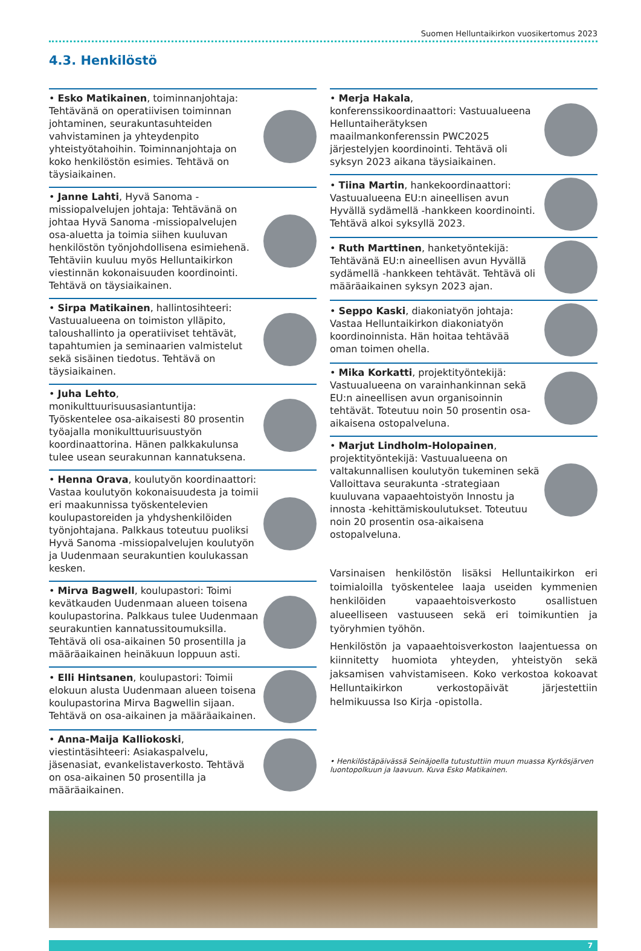Suomen Helluntaikirkon vuosikertomus 2023
4.3. Henkilöstö
• Esko Matikainen, toiminnanjohtaja: Tehtävänä on operatiivisen toiminnan johtaminen, seurakuntasuhteiden vahvistaminen ja yhteydenpito yhteistyötahoihin. Toiminnanjohtaja on koko henkilöstön esimies. Tehtävä on täysiaikainen.
• Janne Lahti, Hyvä Sanoma -missiopalvelujen johtaja: Tehtävänä on johtaa Hyvä Sanoma -missiopalvelujen osa-aluetta ja toimia siihen kuuluvan henkilöstön työnjohdollisena esimiehenä. Tehtäviin kuuluu myös Helluntaikirkon viestinnän kokonaisuuden koordinointi. Tehtävä on täysiaikainen.
• Sirpa Matikainen, hallintosihteeri: Vastuualueena on toimiston ylläpito, taloushallinto ja operatiiviset tehtävät, tapahtumien ja seminaarien valmistelut sekä sisäinen tiedotus. Tehtävä on täysiaikainen.
• Juha Lehto, monikulttuurisuusasiantuntija: Työskentelee osa-aikaisesti 80 prosentin työajalla monikulttuurisuustyön koordinaattorina. Hänen palkkakulunsa tulee usean seurakunnan kannatuksena.
• Henna Orava, koulutyön koordinaattori: Vastaa koulutyön kokonaisuudesta ja toimii eri maakunnissa työskentelevien koulupastoreiden ja yhdyshenkilöiden työnjohtajana. Palkkaus toteutuu puoliksi Hyvä Sanoma -missiopalvelujen koulutyön ja Uudenmaan seurakuntien koulukassan kesken.
• Mirva Bagwell, koulupastori: Toimi kevätkauden Uudenmaan alueen toisena koulupastorina. Palkkaus tulee Uudenmaan seurakuntien kannatussitoumuksilla. Tehtävä oli osa-aikainen 50 prosentilla ja määräaikainen heinäkuun loppuun asti.
• Elli Hintsanen, koulupastori: Toimii elokuun alusta Uudenmaan alueen toisena koulupastorina Mirva Bagwellin sijaan. Tehtävä on osa-aikainen ja määräaikainen.
• Anna-Maija Kalliokoski, viestintäsihteeri: Asiakaspalvelu, jäsenasiat, evankelistaverkosto. Tehtävä on osa-aikainen 50 prosentilla ja määräaikainen.
• Merja Hakala, konferenssikoordinaattori: Vastuualueena Helluntaiherätyksen maailmankonferenssin PWC2025 järjestelyjen koordinointi. Tehtävä oli syksyn 2023 aikana täysiaikainen.
• Tiina Martin, hankekoordinaattori: Vastuualueena EU:n aineellisen avun Hyvällä sydämellä -hankkeen koordinointi. Tehtävä alkoi syksyllä 2023.
• Ruth Marttinen, hanketyöntekijä: Tehtävänä EU:n aineellisen avun Hyvällä sydämellä -hankkeen tehtävät. Tehtävä oli määräaikainen syksyn 2023 ajan.
• Seppo Kaski, diakoniatyön johtaja: Vastaa Helluntaikirkon diakoniatyön koordinoinnista. Hän hoitaa tehtävää oman toimen ohella.
• Mika Korkatti, projektityöntekijä: Vastuualueena on varainhankinnan sekä EU:n aineellisen avun organisoinnin tehtävät. Toteutuu noin 50 prosentin osa-aikaisena ostopalveluna.
• Marjut Lindholm-Holopainen, projektityöntekijä: Vastuualueena on valtakunnallisen koulutyön tukeminen sekä Valloittava seurakunta -strategiaan kuuluvana vapaaehtoistyön Innostu ja innosta -kehittämiskoulutukset. Toteutuu noin 20 prosentin osa-aikaisena ostopalveluna.
Varsinaisen henkilöstön lisäksi Helluntaikirkon eri toimialoilla työskentelee laaja useiden kymmenien henkilöiden vapaaehtoisverkosto osallistuen alueelliseen vastuuseen sekä eri toimikuntien ja työryhmien työhön.
Henkilöstön ja vapaaehtoisverkoston laajentuessa on kiinnitetty huomiota yhteyden, yhteistyön sekä jaksamisen vahvistamiseen. Koko verkostoa kokoavat Helluntaikirkon verkostopäivät järjestettiin helmikuussa Iso Kirja -opistolla.
• Henkilöstäpäivässä Seinäjoella tutustuttiin muun muassa Kyrkösjärven luontopolkuun ja laavuun. Kuva Esko Matikainen.
7